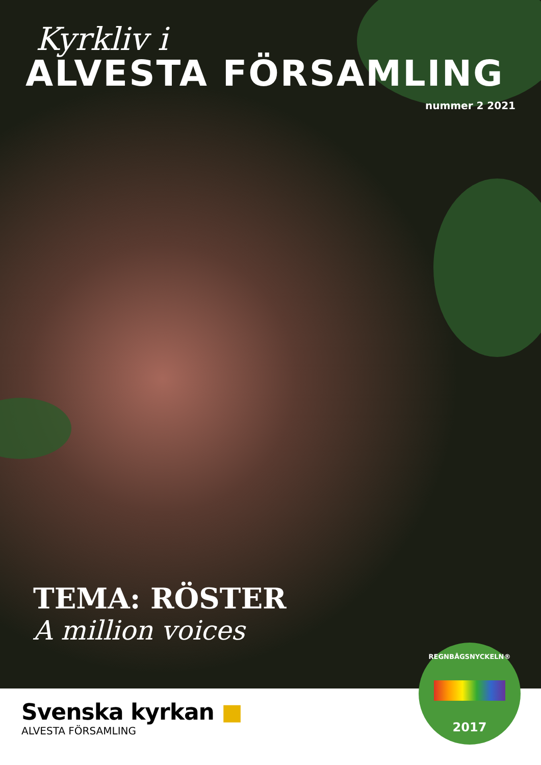Kyrkliv i
ALVESTA FÖRSAMLING
nummer 2 2021
TEMA: RÖSTER
A million voices
Svenska kyrkan ■
ALVESTA FÖRSAMLING
REGNBÅGSNYCKELN®
2017